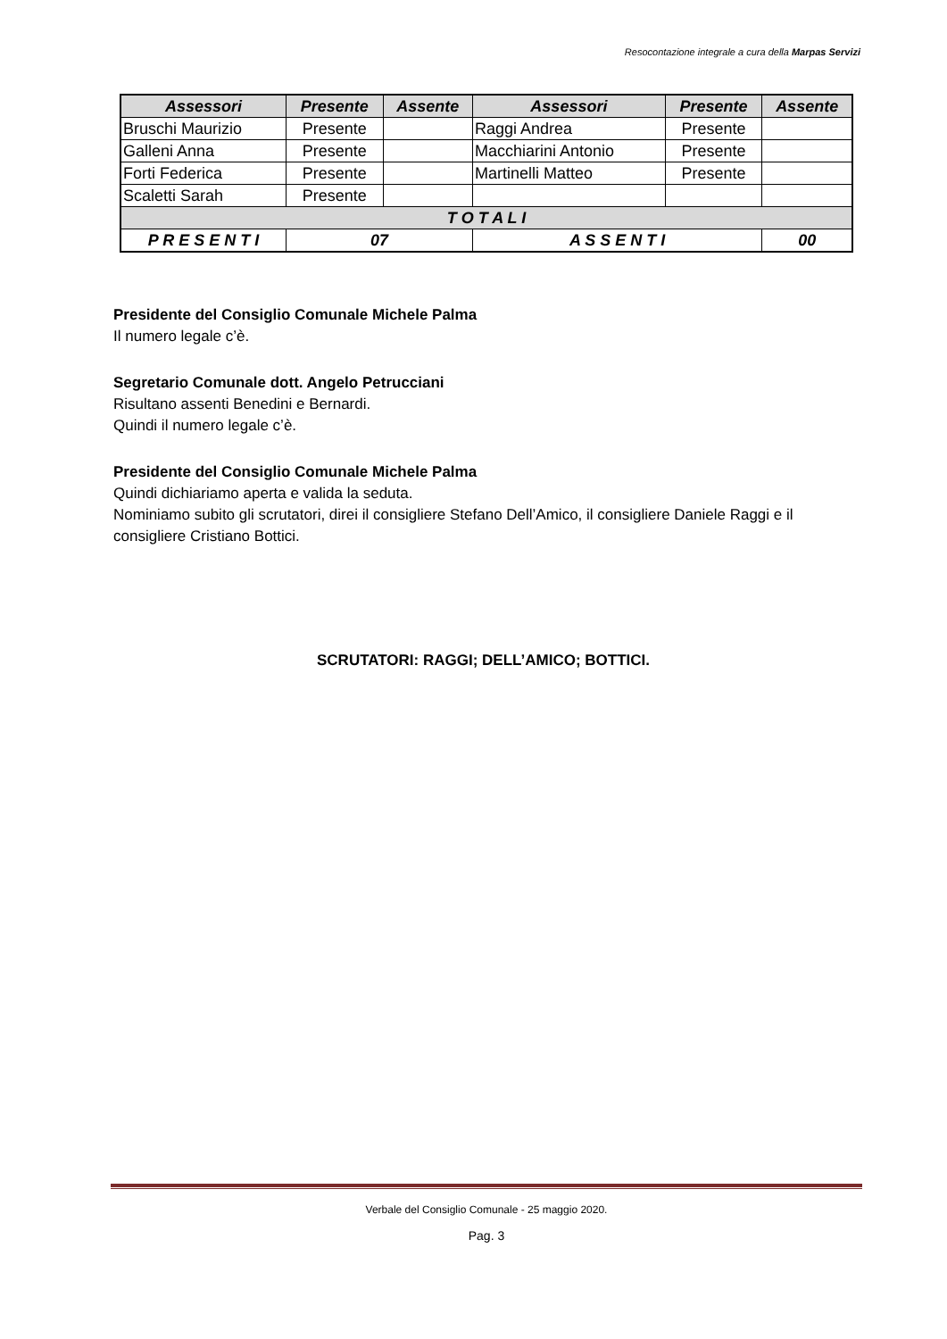Resocontazione integrale a cura della Marpas Servizi
| Assessori | Presente | Assente | Assessori | Presente | Assente |
| --- | --- | --- | --- | --- | --- |
| Bruschi Maurizio | Presente | | Raggi Andrea | Presente | |
| Galleni Anna | Presente | | Macchiarini Antonio | Presente | |
| Forti Federica | Presente | | Martinelli Matteo | Presente | |
| Scaletti Sarah | Presente | | | | |
| T O T A L I | | | | | |
| P R E S E N T I | 07 | | A S S E N T I | | 00 |
Presidente del Consiglio Comunale Michele Palma
Il numero legale c’è.
Segretario Comunale dott. Angelo Petrucciani
Risultano assenti Benedini e Bernardi.
Quindi il numero legale c’è.
Presidente del Consiglio Comunale Michele Palma
Quindi dichiariamo aperta e valida la seduta.
Nominiamo subito gli scrutatori, direi il consigliere Stefano Dell’Amico, il consigliere Daniele Raggi e il consigliere Cristiano Bottici.
SCRUTATORI: RAGGI; DELL’AMICO; BOTTICI.
Verbale del Consiglio Comunale - 25 maggio 2020.
Pag. 3